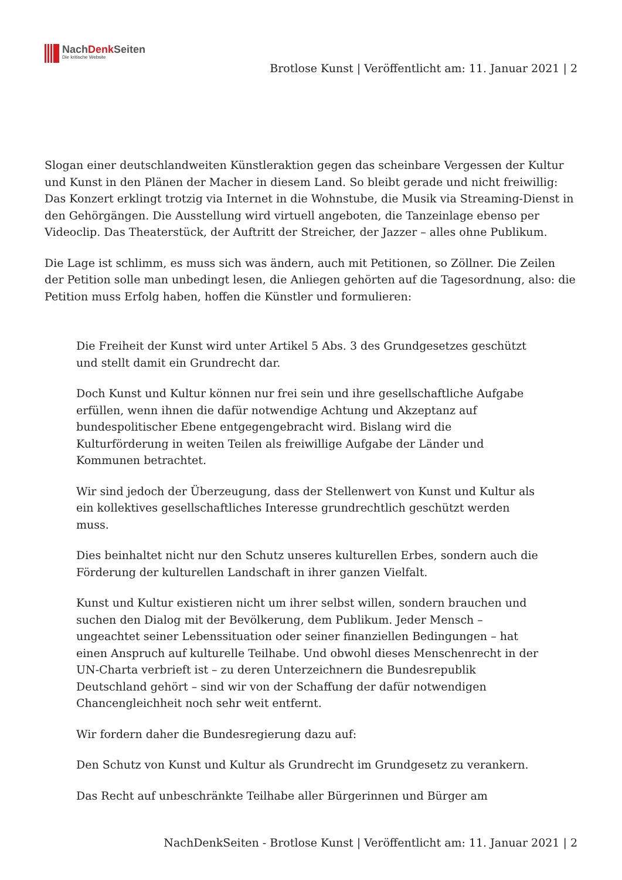NachDenk Seiten
Die kritische Website
Brotlose Kunst | Veröffentlicht am: 11. Januar 2021 | 2
Slogan einer deutschlandweiten Künstleraktion gegen das scheinbare Vergessen der Kultur und Kunst in den Plänen der Macher in diesem Land. So bleibt gerade und nicht freiwillig: Das Konzert erklingt trotzig via Internet in die Wohnstube, die Musik via Streaming-Dienst in den Gehörgängen. Die Ausstellung wird virtuell angeboten, die Tanzeinlage ebenso per Videoclip. Das Theaterstück, der Auftritt der Streicher, der Jazzer – alles ohne Publikum.
Die Lage ist schlimm, es muss sich was ändern, auch mit Petitionen, so Zöllner. Die Zeilen der Petition solle man unbedingt lesen, die Anliegen gehörten auf die Tagesordnung, also: die Petition muss Erfolg haben, hoffen die Künstler und formulieren:
Die Freiheit der Kunst wird unter Artikel 5 Abs. 3 des Grundgesetzes geschützt und stellt damit ein Grundrecht dar.
Doch Kunst und Kultur können nur frei sein und ihre gesellschaftliche Aufgabe erfüllen, wenn ihnen die dafür notwendige Achtung und Akzeptanz auf bundespolitischer Ebene entgegengebracht wird. Bislang wird die Kulturförderung in weiten Teilen als freiwillige Aufgabe der Länder und Kommunen betrachtet.
Wir sind jedoch der Überzeugung, dass der Stellenwert von Kunst und Kultur als ein kollektives gesellschaftliches Interesse grundrechtlich geschützt werden muss.
Dies beinhaltet nicht nur den Schutz unseres kulturellen Erbes, sondern auch die Förderung der kulturellen Landschaft in ihrer ganzen Vielfalt.
Kunst und Kultur existieren nicht um ihrer selbst willen, sondern brauchen und suchen den Dialog mit der Bevölkerung, dem Publikum. Jeder Mensch – ungeachtet seiner Lebenssituation oder seiner finanziellen Bedingungen – hat einen Anspruch auf kulturelle Teilhabe. Und obwohl dieses Menschenrecht in der UN-Charta verbrieft ist – zu deren Unterzeichnern die Bundesrepublik Deutschland gehört – sind wir von der Schaffung der dafür notwendigen Chancengleichheit noch sehr weit entfernt.
Wir fordern daher die Bundesregierung dazu auf:
Den Schutz von Kunst und Kultur als Grundrecht im Grundgesetz zu verankern.
Das Recht auf unbeschränkte Teilhabe aller Bürgerinnen und Bürger am
NachDenkSeiten - Brotlose Kunst | Veröffentlicht am: 11. Januar 2021 | 2